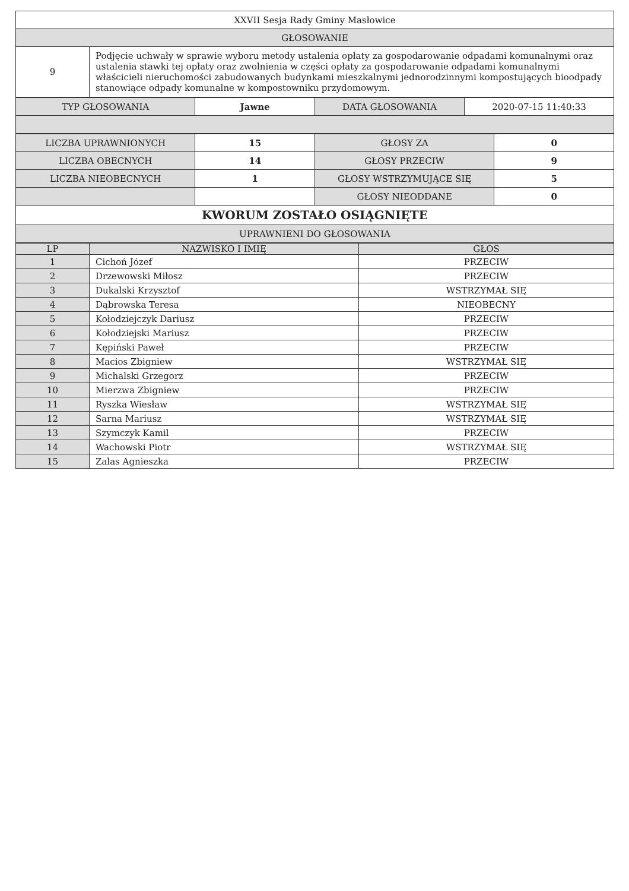| XXVII Sesja Rady Gminy Masłowice | |
| GŁOSOWANIE | |
| 9 | Podjęcie uchwały w sprawie wyboru metody ustalenia opłaty za gospodarowanie odpadami komunalnymi oraz ustalenia stawki tej opłaty oraz zwolnienia w części opłaty za gospodarowanie odpadami komunalnymi właścicieli nieruchomości zabudowanych budynkami mieszkalnymi jednorodzinnymi kompostujących bioodpady stanowiące odpady komunalne w kompostowniku przydomowym. |
| TYP GŁOSOWANIA | Jawne | DATA GŁOSOWANIA | 2020-07-15 11:40:33 |
| LICZBA UPRAWNIONYCH | 15 | GŁOSY ZA | 0 |
| LICZBA OBECNYCH | 14 | GŁOSY PRZECIW | 9 |
| LICZBA NIEOBECNYCH | 1 | GŁOSY WSTRZYMUJĄCE SIĘ | 5 |
| | | GŁOSY NIEODDANE | 0 |
| KWORUM ZOSTAŁO OSIĄGNIĘTE | | | |
| UPRAWNIENI DO GŁOSOWANIA | | | |
| LP | NAZWISKO I IMIĘ | GŁOS |
| --- | --- | --- |
| 1 | Cichoń Józef | PRZECIW |
| 2 | Drzewowski Miłosz | PRZECIW |
| 3 | Dukalski Krzysztof | WSTRZYMAŁ SIĘ |
| 4 | Dąbrowska Teresa | NIEOBECNY |
| 5 | Kołodziejczyk Dariusz | PRZECIW |
| 6 | Kołodziejski Mariusz | PRZECIW |
| 7 | Kępiński Paweł | PRZECIW |
| 8 | Macios Zbigniew | WSTRZYMAŁ SIĘ |
| 9 | Michalski Grzegorz | PRZECIW |
| 10 | Mierzwa Zbigniew | PRZECIW |
| 11 | Ryszka Wiesław | WSTRZYMAŁ SIĘ |
| 12 | Sarna Mariusz | WSTRZYMAŁ SIĘ |
| 13 | Szymczyk Kamil | PRZECIW |
| 14 | Wachowski Piotr | WSTRZYMAŁ SIĘ |
| 15 | Zalas Agnieszka | PRZECIW |